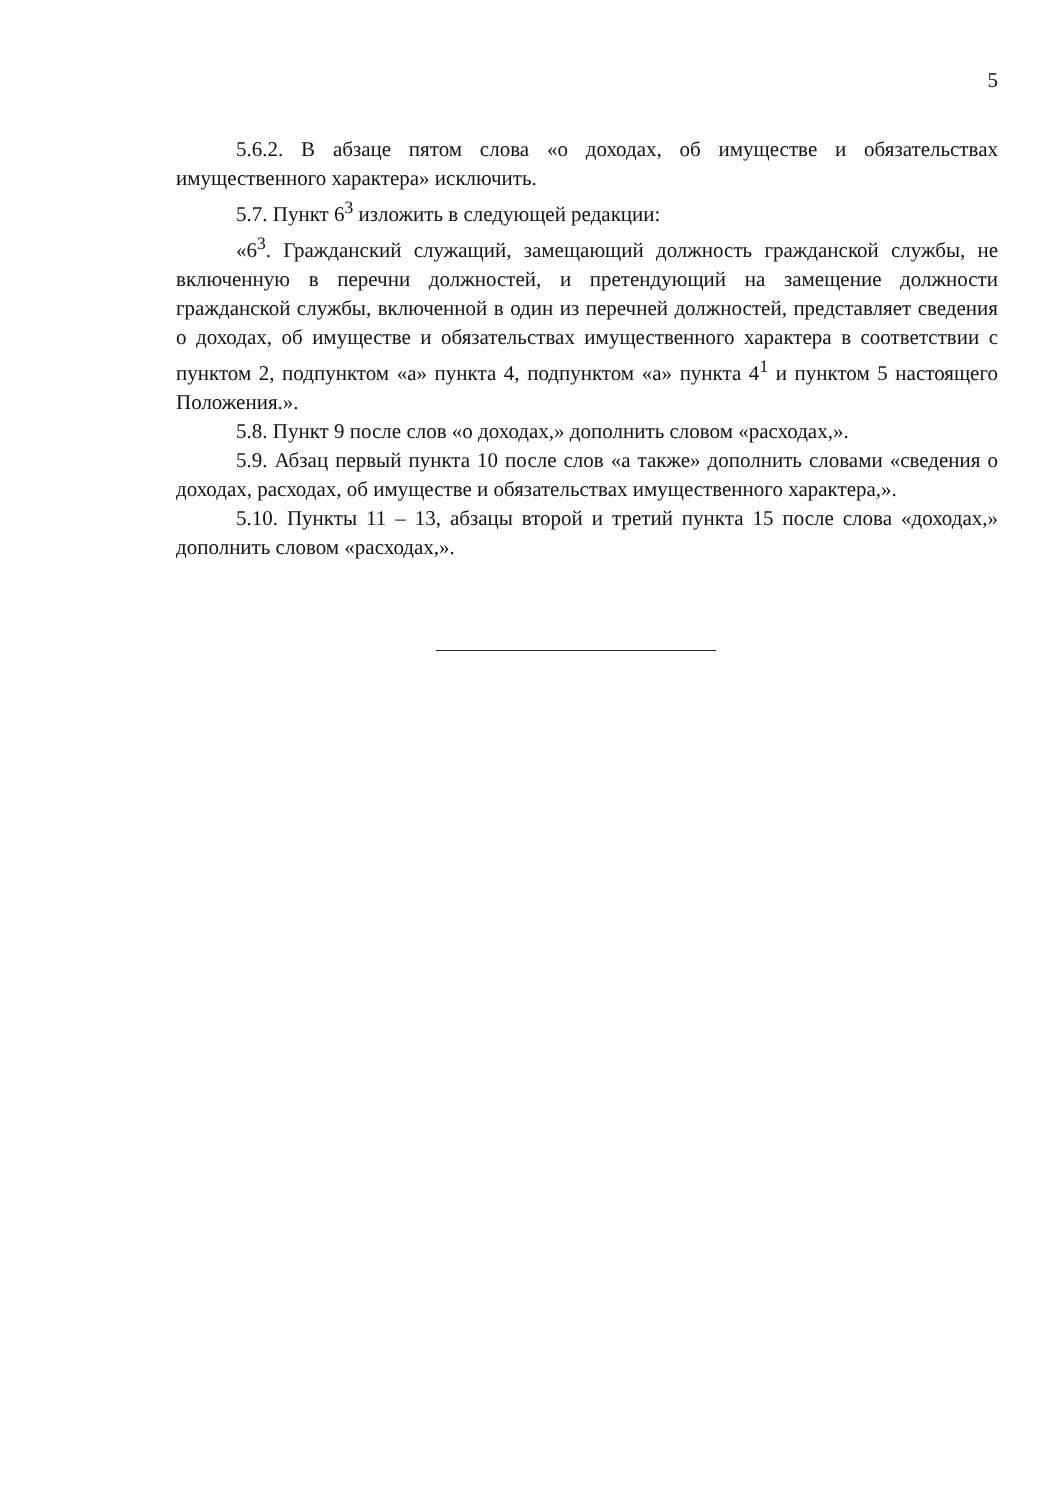5
5.6.2. В абзаце пятом слова «о доходах, об имуществе и обязательствах имущественного характера» исключить.
5.7. Пункт 6<sup>3</sup> изложить в следующей редакции:
«6<sup>3</sup>. Гражданский служащий, замещающий должность гражданской службы, не включенную в перечни должностей, и претендующий на замещение должности гражданской службы, включенной в один из перечней должностей, представляет сведения о доходах, об имуществе и обязательствах имущественного характера в соответствии с пунктом 2, подпунктом «а» пункта 4, подпунктом «а» пункта 4<sup>1</sup> и пунктом 5 настоящего Положения.».
5.8. Пункт 9 после слов «о доходах,» дополнить словом «расходах,».
5.9. Абзац первый пункта 10 после слов «а также» дополнить словами «сведения о доходах, расходах, об имуществе и обязательствах имущественного характера,».
5.10. Пункты 11 – 13, абзацы второй и третий пункта 15 после слова «доходах,» дополнить словом «расходах,».